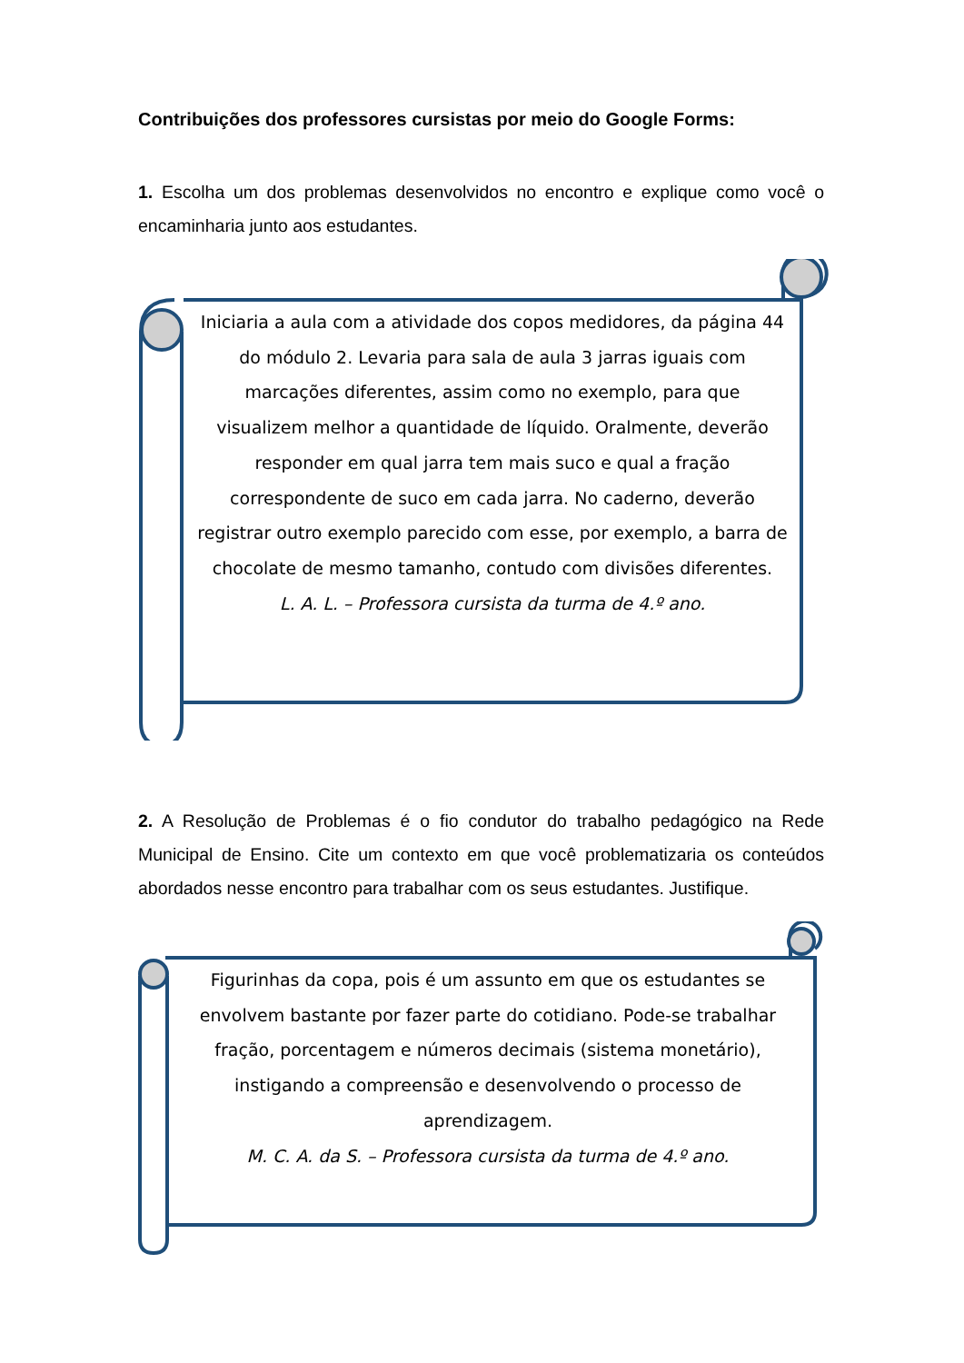Contribuições dos professores cursistas por meio do Google Forms:
1. Escolha um dos problemas desenvolvidos no encontro e explique como você o encaminharia junto aos estudantes.
Iniciaria a aula com a atividade dos copos medidores, da página 44 do módulo 2. Levaria para sala de aula 3 jarras iguais com marcações diferentes, assim como no exemplo, para que visualizem melhor a quantidade de líquido. Oralmente, deverão responder em qual jarra tem mais suco e qual a fração correspondente de suco em cada jarra. No caderno, deverão registrar outro exemplo parecido com esse, por exemplo, a barra de chocolate de mesmo tamanho, contudo com divisões diferentes.
L. A. L. – Professora cursista da turma de 4.º ano.
2. A Resolução de Problemas é o fio condutor do trabalho pedagógico na Rede Municipal de Ensino. Cite um contexto em que você problematizaria os conteúdos abordados nesse encontro para trabalhar com os seus estudantes. Justifique.
Figurinhas da copa, pois é um assunto em que os estudantes se envolvem bastante por fazer parte do cotidiano. Pode-se trabalhar fração, porcentagem e números decimais (sistema monetário), instigando a compreensão e desenvolvendo o processo de aprendizagem.
M. C. A. da S. – Professora cursista da turma de 4.º ano.